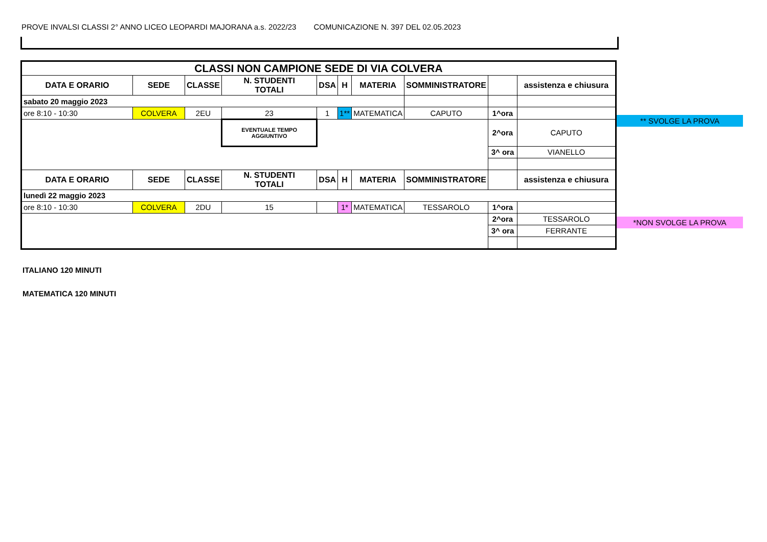PROVE INVALSI CLASSI 2° ANNO LICEO LEOPARDI MAJORANA a.s. 2022/23 COMUNICAZIONE N. 397 DEL 02.05.2023
| CLASSI NON CAMPIONE SEDE DI VIA COLVERA | | | | | | | | | |
| --- | --- | --- | --- | --- | --- | --- | --- | --- | --- |
| DATA E ORARIO | SEDE | CLASSE | N. STUDENTI TOTALI | DSA | H | MATERIA | SOMMINISTRATORE | | assistenza e chiusura |
| sabato 20 maggio 2023 | | | | | | | | | |
| ore 8:10 - 10:30 | COLVERA | 2EU | 23 | 1 | 1** | MATEMATICA | CAPUTO | 1^ora | |
| | | | EVENTUALE TEMPO AGGIUNTIVO | | | | | 2^ora | CAPUTO |
| | | | | | | | | 3^ ora | VIANELLO |
| DATA E ORARIO | SEDE | CLASSE | N. STUDENTI TOTALI | DSA | H | MATERIA | SOMMINISTRATORE | | assistenza e chiusura |
| lunedì 22 maggio 2023 | | | | | | | | | |
| ore 8:10 - 10:30 | COLVERA | 2DU | 15 | | 1* | MATEMATICA | TESSAROLO | 1^ora | |
| | | | | | | | | 2^ora | TESSAROLO |
| | | | | | | | | 3^ ora | FERRANTE |
** SVOLGE LA PROVA
*NON SVOLGE LA PROVA
ITALIANO 120 MINUTI
MATEMATICA 120 MINUTI